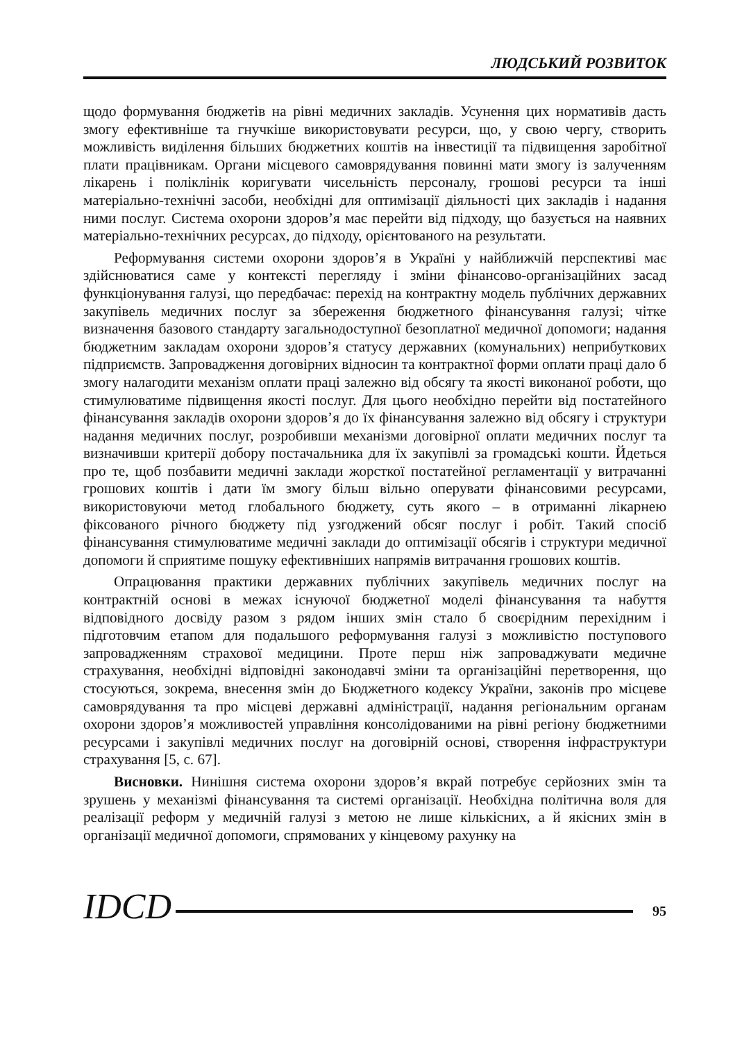ЛЮДСЬКИЙ РОЗВИТОК
щодо формування бюджетів на рівні медичних закладів. Усунення цих нормативів дасть змогу ефективніше та гнучкіше використовувати ресурси, що, у свою чергу, створить можливість виділення більших бюджетних коштів на інвестиції та підвищення заробітної плати працівникам. Органи місцевого самоврядування повинні мати змогу із залученням лікарень і поліклінік коригувати чисельність персоналу, грошові ресурси та інші матеріально-технічні засоби, необхідні для оптимізації діяльності цих закладів і надання ними послуг. Система охорони здоров’я має перейти від підходу, що базується на наявних матеріально-технічних ресурсах, до підходу, орієнтованого на результати.
Реформування системи охорони здоров’я в Україні у найближчій перспективі має здійснюватися саме у контексті перегляду і зміни фінансово-організаційних засад функціонування галузі, що передбачає: перехід на контрактну модель публічних державних закупівель медичних послуг за збереження бюджетного фінансування галузі; чітке визначення базового стандарту загальнодоступної безоплатної медичної допомоги; надання бюджетним закладам охорони здоров’я статусу державних (комунальних) неприбуткових підприємств. Запровадження договірних відносин та контрактної форми оплати праці дало б змогу налагодити механізм оплати праці залежно від обсягу та якості виконаної роботи, що стимулюватиме підвищення якості послуг. Для цього необхідно перейти від постатейного фінансування закладів охорони здоров’я до їх фінансування залежно від обсягу і структури надання медичних послуг, розробивши механізми договірної оплати медичних послуг та визначивши критерії добору постачальника для їх закупівлі за громадські кошти. Йдеться про те, щоб позбавити медичні заклади жорсткої постатейної регламентації у витрачанні грошових коштів і дати їм змогу більш вільно оперувати фінансовими ресурсами, використовуючи метод глобального бюджету, суть якого – в отриманні лікарнею фіксованого річного бюджету під узгоджений обсяг послуг і робіт. Такий спосіб фінансування стимулюватиме медичні заклади до оптимізації обсягів і структури медичної допомоги й сприятиме пошуку ефективніших напрямів витрачання грошових коштів.
Опрацювання практики державних публічних закупівель медичних послуг на контрактній основі в межах існуючої бюджетної моделі фінансування та набуття відповідного досвіду разом з рядом інших змін стало б своєрідним перехідним і підготовчим етапом для подальшого реформування галузі з можливістю поступового запровадженням страхової медицини. Проте перш ніж запроваджувати медичне страхування, необхідні відповідні законодавчі зміни та організаційні перетворення, що стосуються, зокрема, внесення змін до Бюджетного кодексу України, законів про місцеве самоврядування та про місцеві державні адміністрації, надання регіональним органам охорони здоров’я можливостей управління консолідованими на рівні регіону бюджетними ресурсами і закупівлі медичних послуг на договірній основі, створення інфраструктури страхування [5, с. 67].
Висновки. Нинішня система охорони здоров’я вкрай потребує серйозних змін та зрушень у механізмі фінансування та системі організації. Необхідна політична воля для реалізації реформ у медичній галузі з метою не лише кількісних, а й якісних змін в організації медичної допомоги, спрямованих у кінцевому рахунку на
IDCD
95